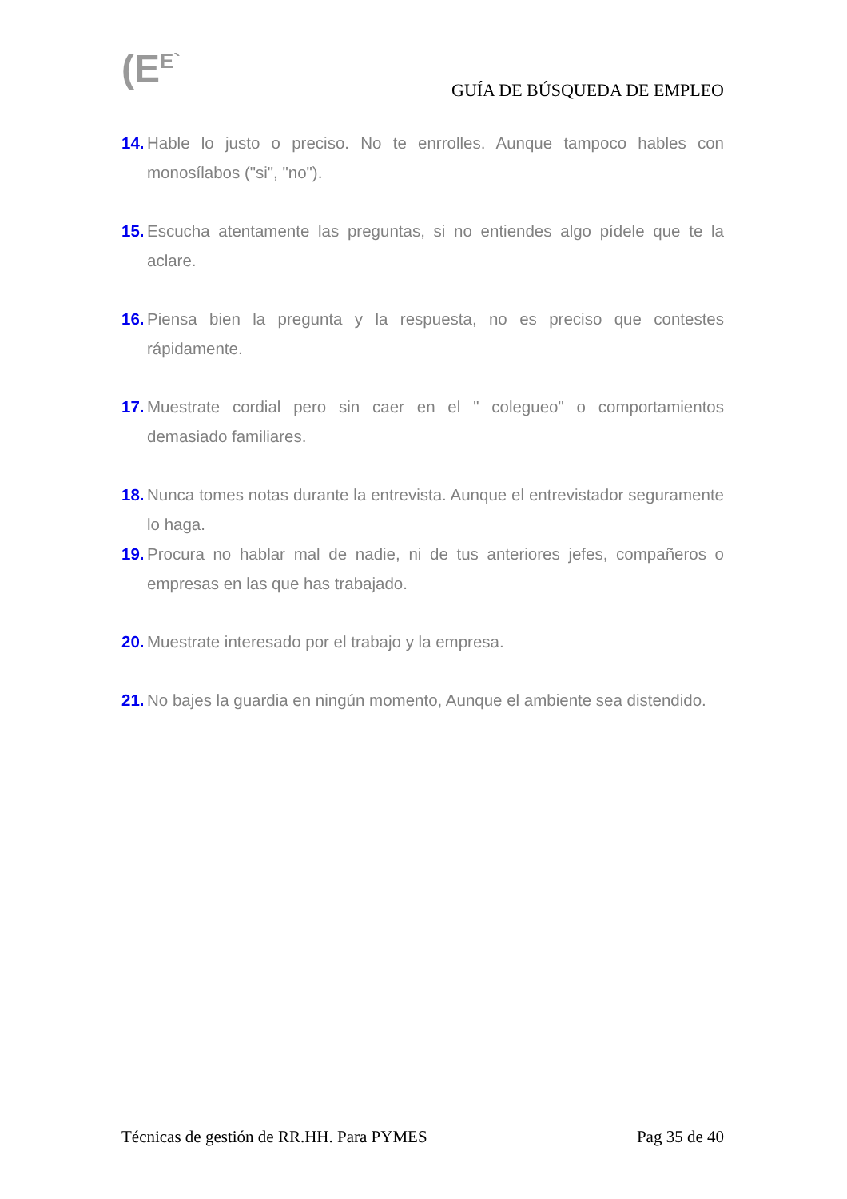(E<sup>E`</sup> GUÍA DE BÚSQUEDA DE EMPLEO
14. Hable lo justo o preciso. No te enrrolles. Aunque tampoco hables con monosílabos ("si", "no").
15. Escucha atentamente las preguntas, si no entiendes algo pídele que te la aclare.
16. Piensa bien la pregunta y la respuesta, no es preciso que contestes rápidamente.
17. Muestrate cordial pero sin caer en el " colegueo" o comportamientos demasiado familiares.
18. Nunca tomes notas durante la entrevista. Aunque el entrevistador seguramente lo haga.
19. Procura no hablar mal de nadie, ni de tus anteriores jefes, compañeros o empresas en las que has trabajado.
20. Muestrate interesado por el trabajo y la empresa.
21. No bajes la guardia en ningún momento, Aunque el ambiente sea distendido.
Técnicas de gestión de RR.HH. Para PYMES Pag 35 de 40